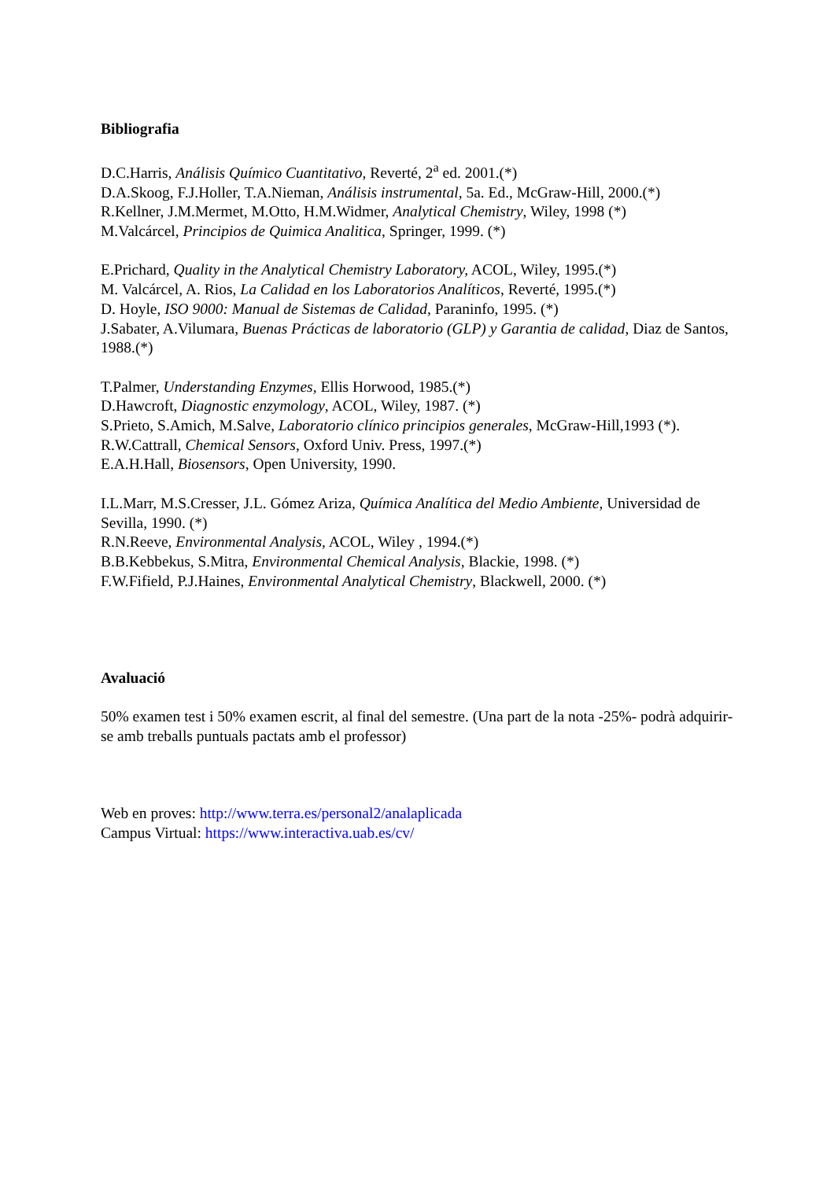Bibliografia
D.C.Harris, Análisis Químico Cuantitativo, Reverté, 2<sup>a</sup> ed. 2001.(*)
D.A.Skoog, F.J.Holler, T.A.Nieman, Análisis instrumental, 5a. Ed., McGraw-Hill, 2000.(*)
R.Kellner, J.M.Mermet, M.Otto, H.M.Widmer, Analytical Chemistry, Wiley, 1998 (*)
M.Valcárcel, Principios de Quimica Analitica, Springer, 1999. (*)
E.Prichard, Quality in the Analytical Chemistry Laboratory, ACOL, Wiley, 1995.(*)
M. Valcárcel, A. Rios, La Calidad en los Laboratorios Analíticos, Reverté, 1995.(*)
D. Hoyle, ISO 9000: Manual de Sistemas de Calidad, Paraninfo, 1995. (*)
J.Sabater, A.Vilumara, Buenas Prácticas de laboratorio (GLP) y Garantia de calidad, Diaz de Santos, 1988.(*)
T.Palmer, Understanding Enzymes, Ellis Horwood, 1985.(*)
D.Hawcroft, Diagnostic enzymology, ACOL, Wiley, 1987. (*)
S.Prieto, S.Amich, M.Salve, Laboratorio clínico principios generales, McGraw-Hill,1993 (*).
R.W.Cattrall, Chemical Sensors, Oxford Univ. Press, 1997.(*)
E.A.H.Hall, Biosensors, Open University, 1990.
I.L.Marr, M.S.Cresser, J.L. Gómez Ariza, Química Analítica del Medio Ambiente, Universidad de Sevilla, 1990. (*)
R.N.Reeve, Environmental Analysis, ACOL, Wiley , 1994.(*)
B.B.Kebbekus, S.Mitra, Environmental Chemical Analysis, Blackie, 1998. (*)
F.W.Fifield, P.J.Haines, Environmental Analytical Chemistry, Blackwell, 2000. (*)
Avaluació
50% examen test i 50% examen escrit, al final del semestre. (Una part de la nota -25%- podrà adquirir-se amb treballs puntuals pactats amb el professor)
Web en proves: http://www.terra.es/personal2/analaplicada
Campus Virtual: https://www.interactiva.uab.es/cv/